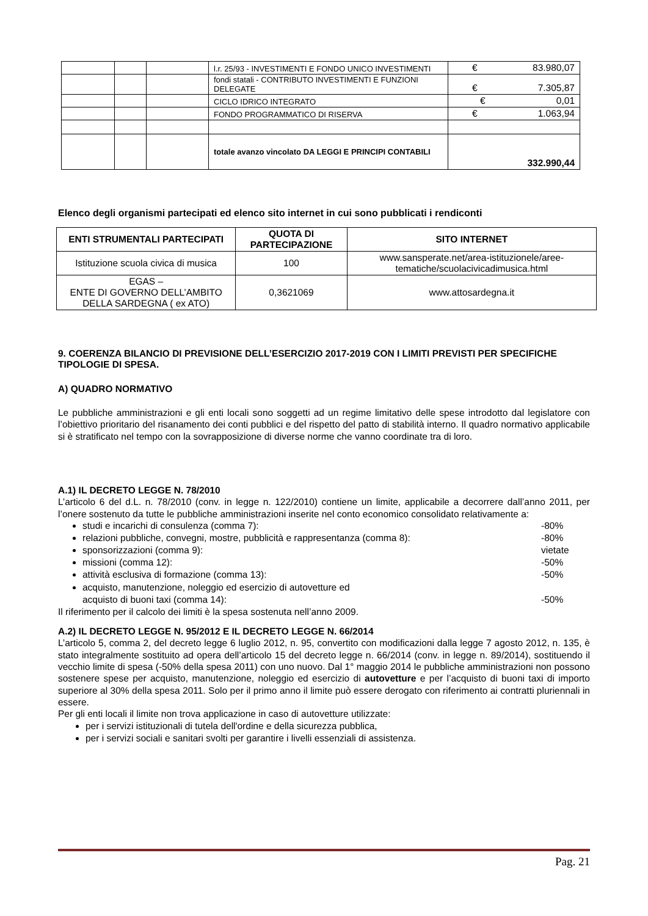| | | | l.r. 25/93 - INVESTIMENTI E FONDO UNICO INVESTIMENTI | € 83.980,07 |
| | | | fondi statali - CONTRIBUTO INVESTIMENTI E FUNZIONI DELEGATE | € 7.305,87 |
| | | | CICLO IDRICO INTEGRATO | € 0,01 |
| | | | FONDO PROGRAMMATICO DI RISERVA | € 1.063,94 |
| | | | totale avanzo vincolato DA LEGGI E PRINCIPI CONTABILI | 332.990,44 |
Elenco degli organismi partecipati ed elenco sito internet in cui sono pubblicati i rendiconti
| ENTI STRUMENTALI PARTECIPATI | QUOTA DI PARTECIPAZIONE | SITO INTERNET |
| --- | --- | --- |
| Istituzione scuola civica di musica | 100 | www.sansperate.net/area-istituzionele/aree-tematiche/scuolacivicadimusica.html |
| EGAS – ENTE DI GOVERNO DELL’AMBITO DELLA SARDEGNA ( ex ATO) | 0,3621069 | www.attosardegna.it |
9. COERENZA BILANCIO DI PREVISIONE DELL’ESERCIZIO 2017-2019 CON I LIMITI PREVISTI PER SPECIFICHE TIPOLOGIE DI SPESA.
A) QUADRO NORMATIVO
Le pubbliche amministrazioni e gli enti locali sono soggetti ad un regime limitativo delle spese introdotto dal legislatore con l’obiettivo prioritario del risanamento dei conti pubblici e del rispetto del patto di stabilità interno. Il quadro normativo applicabile si è stratificato nel tempo con la sovrapposizione di diverse norme che vanno coordinate tra di loro.
A.1) IL DECRETO LEGGE N. 78/2010
L’articolo 6 del d.L. n. 78/2010 (conv. in legge n. 122/2010) contiene un limite, applicabile a decorrere dall’anno 2011, per l’onere sostenuto da tutte le pubbliche amministrazioni inserite nel conto economico consolidato relativamente a:
studi e incarichi di consulenza (comma 7): -80%
relazioni pubbliche, convegni, mostre, pubblicità e rappresentanza (comma 8): -80%
sponsorizzazioni (comma 9): vietate
missioni (comma 12): -50%
attività esclusiva di formazione (comma 13): -50%
acquisto, manutenzione, noleggio ed esercizio di autovetture ed
acquisto di buoni taxi (comma 14):
-50%
Il riferimento per il calcolo dei limiti è la spesa sostenuta nell’anno 2009.
A.2) IL DECRETO LEGGE N. 95/2012 E IL DECRETO LEGGE N. 66/2014
L’articolo 5, comma 2, del decreto legge 6 luglio 2012, n. 95, convertito con modificazioni dalla legge 7 agosto 2012, n. 135, è stato integralmente sostituito ad opera dell’articolo 15 del decreto legge n. 66/2014 (conv. in legge n. 89/2014), sostituendo il vecchio limite di spesa (-50% della spesa 2011) con uno nuovo. Dal 1° maggio 2014 le pubbliche amministrazioni non possono sostenere spese per acquisto, manutenzione, noleggio ed esercizio di autovetture e per l’acquisto di buoni taxi di importo superiore al 30% della spesa 2011. Solo per il primo anno il limite può essere derogato con riferimento ai contratti pluriennali in essere.
Per gli enti locali il limite non trova applicazione in caso di autovetture utilizzate:
per i servizi istituzionali di tutela dell'ordine e della sicurezza pubblica,
per i servizi sociali e sanitari svolti per garantire i livelli essenziali di assistenza.
Pag. 21